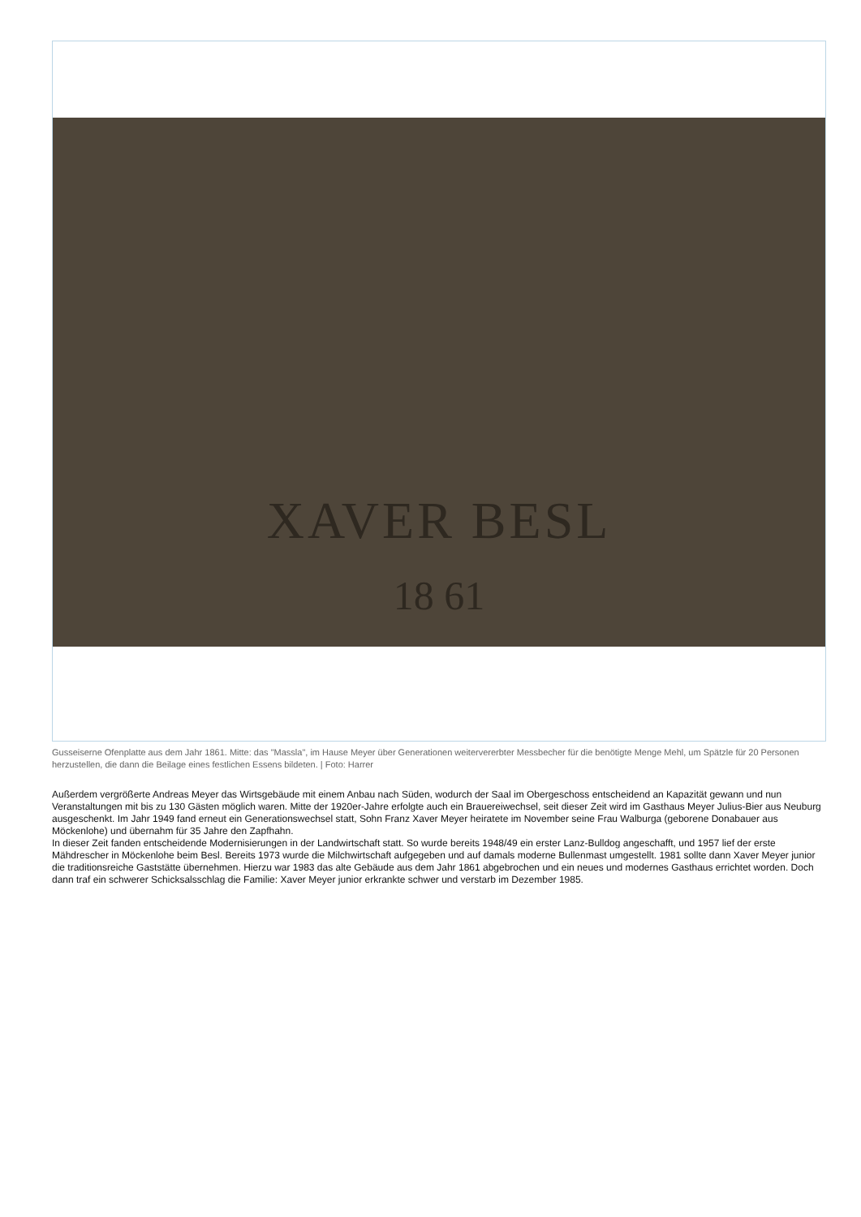XAVER BESL
18 61
Gusseiserne Ofenplatte aus dem Jahr 1861. Mitte: das "Massla", im Hause Meyer über Generationen weitervererbter Messbecher für die benötigte Menge Mehl, um Spätzle für 20 Personen herzustellen, die dann die Beilage eines festlichen Essens bildeten. | Foto: Harrer
Außerdem vergrößerte Andreas Meyer das Wirtsgebäude mit einem Anbau nach Süden, wodurch der Saal im Obergeschoss entscheidend an Kapazität gewann und nun Veranstaltungen mit bis zu 130 Gästen möglich waren. Mitte der 1920er-Jahre erfolgte auch ein Brauereiwechsel, seit dieser Zeit wird im Gasthaus Meyer Julius-Bier aus Neuburg ausgeschenkt. Im Jahr 1949 fand erneut ein Generationswechsel statt, Sohn Franz Xaver Meyer heiratete im November seine Frau Walburga (geborene Donabauer aus Möckenlohe) und übernahm für 35 Jahre den Zapfhahn.
In dieser Zeit fanden entscheidende Modernisierungen in der Landwirtschaft statt. So wurde bereits 1948/49 ein erster Lanz-Bulldog angeschafft, und 1957 lief der erste Mähdrescher in Möckenlohe beim Besl. Bereits 1973 wurde die Milchwirtschaft aufgegeben und auf damals moderne Bullenmast umgestellt. 1981 sollte dann Xaver Meyer junior die traditionsreiche Gaststätte übernehmen. Hierzu war 1983 das alte Gebäude aus dem Jahr 1861 abgebrochen und ein neues und modernes Gasthaus errichtet worden. Doch dann traf ein schwerer Schicksalsschlag die Familie: Xaver Meyer junior erkrankte schwer und verstarb im Dezember 1985.